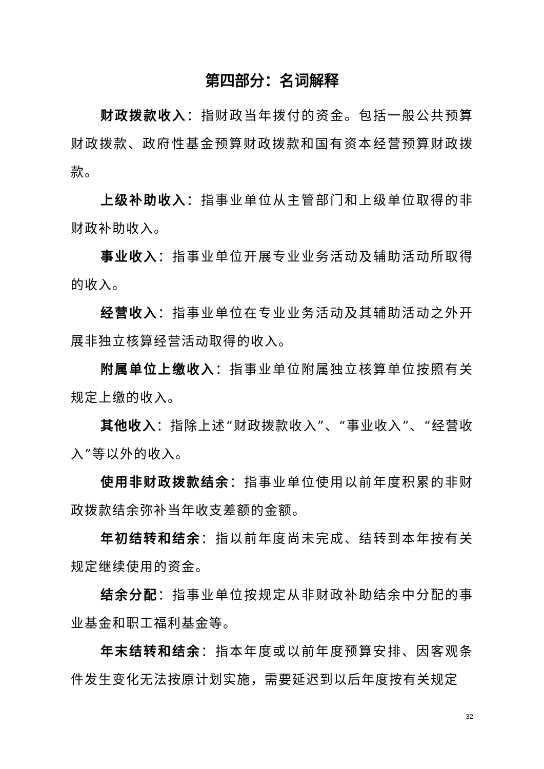第四部分：名词解释
财政拨款收入：指财政当年拨付的资金。包括一般公共预算财政拨款、政府性基金预算财政拨款和国有资本经营预算财政拨款。
上级补助收入：指事业单位从主管部门和上级单位取得的非财政补助收入。
事业收入：指事业单位开展专业业务活动及辅助活动所取得的收入。
经营收入：指事业单位在专业业务活动及其辅助活动之外开展非独立核算经营活动取得的收入。
附属单位上缴收入：指事业单位附属独立核算单位按照有关规定上缴的收入。
其他收入：指除上述“财政拨款收入”、“事业收入”、“经营收入”等以外的收入。
使用非财政拨款结余：指事业单位使用以前年度积累的非财政拨款结余弥补当年收支差额的金额。
年初结转和结余：指以前年度尚未完成、结转到本年按有关规定继续使用的资金。
结余分配：指事业单位按规定从非财政补助结余中分配的事业基金和职工福利基金等。
年末结转和结余：指本年度或以前年度预算安排、因客观条件发生变化无法按原计划实施，需要延迟到以后年度按有关规定
32